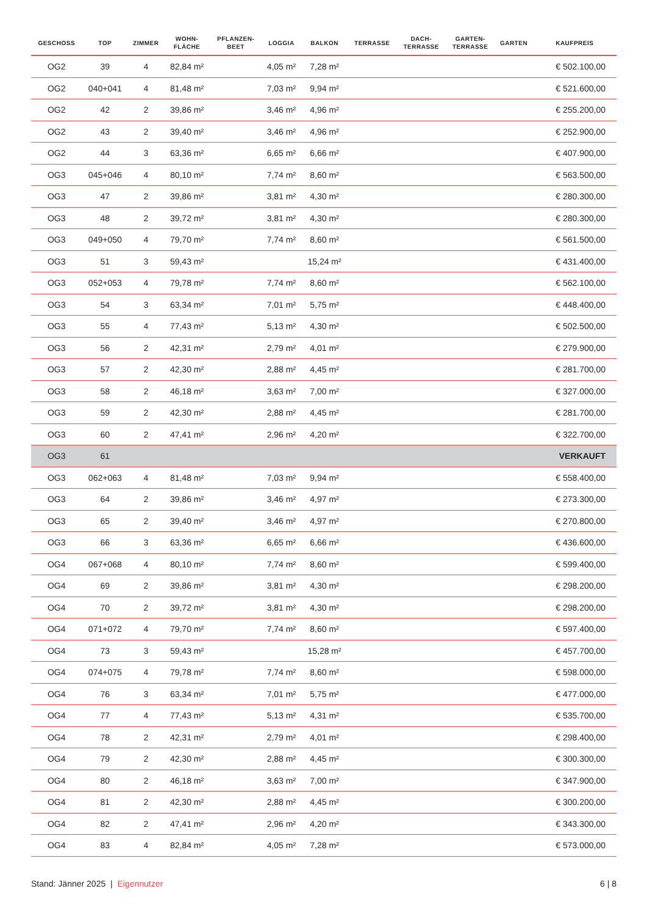| GESCHOSS | TOP | ZIMMER | WOHN- FLÄCHE | PFLANZEN- BEET | LOGGIA | BALKON | TERRASSE | DACH- TERRASSE | GARTEN- TERRASSE | GARTEN | KAUFPREIS |
| --- | --- | --- | --- | --- | --- | --- | --- | --- | --- | --- | --- |
| OG2 | 39 | 4 | 82,84 m² | | 4,05 m² | 7,28 m² | | | | | € 502.100,00 |
| OG2 | 040+041 | 4 | 81,48 m² | | 7,03 m² | 9,94 m² | | | | | € 521.600,00 |
| OG2 | 42 | 2 | 39,86 m² | | 3,46 m² | 4,96 m² | | | | | € 255.200,00 |
| OG2 | 43 | 2 | 39,40 m² | | 3,46 m² | 4,96 m² | | | | | € 252.900,00 |
| OG2 | 44 | 3 | 63,36 m² | | 6,65 m² | 6,66 m² | | | | | € 407.900,00 |
| OG3 | 045+046 | 4 | 80,10 m² | | 7,74 m² | 8,60 m² | | | | | € 563.500,00 |
| OG3 | 47 | 2 | 39,86 m² | | 3,81 m² | 4,30 m² | | | | | € 280.300,00 |
| OG3 | 48 | 2 | 39,72 m² | | 3,81 m² | 4,30 m² | | | | | € 280.300,00 |
| OG3 | 049+050 | 4 | 79,70 m² | | 7,74 m² | 8,60 m² | | | | | € 561.500,00 |
| OG3 | 51 | 3 | 59,43 m² | | | 15,24 m² | | | | | € 431.400,00 |
| OG3 | 052+053 | 4 | 79,78 m² | | 7,74 m² | 8,60 m² | | | | | € 562.100,00 |
| OG3 | 54 | 3 | 63,34 m² | | 7,01 m² | 5,75 m² | | | | | € 448.400,00 |
| OG3 | 55 | 4 | 77,43 m² | | 5,13 m² | 4,30 m² | | | | | € 502.500,00 |
| OG3 | 56 | 2 | 42,31 m² | | 2,79 m² | 4,01 m² | | | | | € 279.900,00 |
| OG3 | 57 | 2 | 42,30 m² | | 2,88 m² | 4,45 m² | | | | | € 281.700,00 |
| OG3 | 58 | 2 | 46,18 m² | | 3,63 m² | 7,00 m² | | | | | € 327.000,00 |
| OG3 | 59 | 2 | 42,30 m² | | 2,88 m² | 4,45 m² | | | | | € 281.700,00 |
| OG3 | 60 | 2 | 47,41 m² | | 2,96 m² | 4,20 m² | | | | | € 322.700,00 |
| OG3 | 61 | | | | | | | | | | VERKAUFT |
| OG3 | 062+063 | 4 | 81,48 m² | | 7,03 m² | 9,94 m² | | | | | € 558.400,00 |
| OG3 | 64 | 2 | 39,86 m² | | 3,46 m² | 4,97 m² | | | | | € 273.300,00 |
| OG3 | 65 | 2 | 39,40 m² | | 3,46 m² | 4,97 m² | | | | | € 270.800,00 |
| OG3 | 66 | 3 | 63,36 m² | | 6,65 m² | 6,66 m² | | | | | € 436.600,00 |
| OG4 | 067+068 | 4 | 80,10 m² | | 7,74 m² | 8,60 m² | | | | | € 599.400,00 |
| OG4 | 69 | 2 | 39,86 m² | | 3,81 m² | 4,30 m² | | | | | € 298.200,00 |
| OG4 | 70 | 2 | 39,72 m² | | 3,81 m² | 4,30 m² | | | | | € 298.200,00 |
| OG4 | 071+072 | 4 | 79,70 m² | | 7,74 m² | 8,60 m² | | | | | € 597.400,00 |
| OG4 | 73 | 3 | 59,43 m² | | | 15,28 m² | | | | | € 457.700,00 |
| OG4 | 074+075 | 4 | 79,78 m² | | 7,74 m² | 8,60 m² | | | | | € 598.000,00 |
| OG4 | 76 | 3 | 63,34 m² | | 7,01 m² | 5,75 m² | | | | | € 477.000,00 |
| OG4 | 77 | 4 | 77,43 m² | | 5,13 m² | 4,31 m² | | | | | € 535.700,00 |
| OG4 | 78 | 2 | 42,31 m² | | 2,79 m² | 4,01 m² | | | | | € 298.400,00 |
| OG4 | 79 | 2 | 42,30 m² | | 2,88 m² | 4,45 m² | | | | | € 300.300,00 |
| OG4 | 80 | 2 | 46,18 m² | | 3,63 m² | 7,00 m² | | | | | € 347.900,00 |
| OG4 | 81 | 2 | 42,30 m² | | 2,88 m² | 4,45 m² | | | | | € 300.200,00 |
| OG4 | 82 | 2 | 47,41 m² | | 2,96 m² | 4,20 m² | | | | | € 343.300,00 |
| OG4 | 83 | 4 | 82,84 m² | | 4,05 m² | 7,28 m² | | | | | € 573.000,00 |
Stand: Jänner 2025 | Eigennutzer 6 | 8